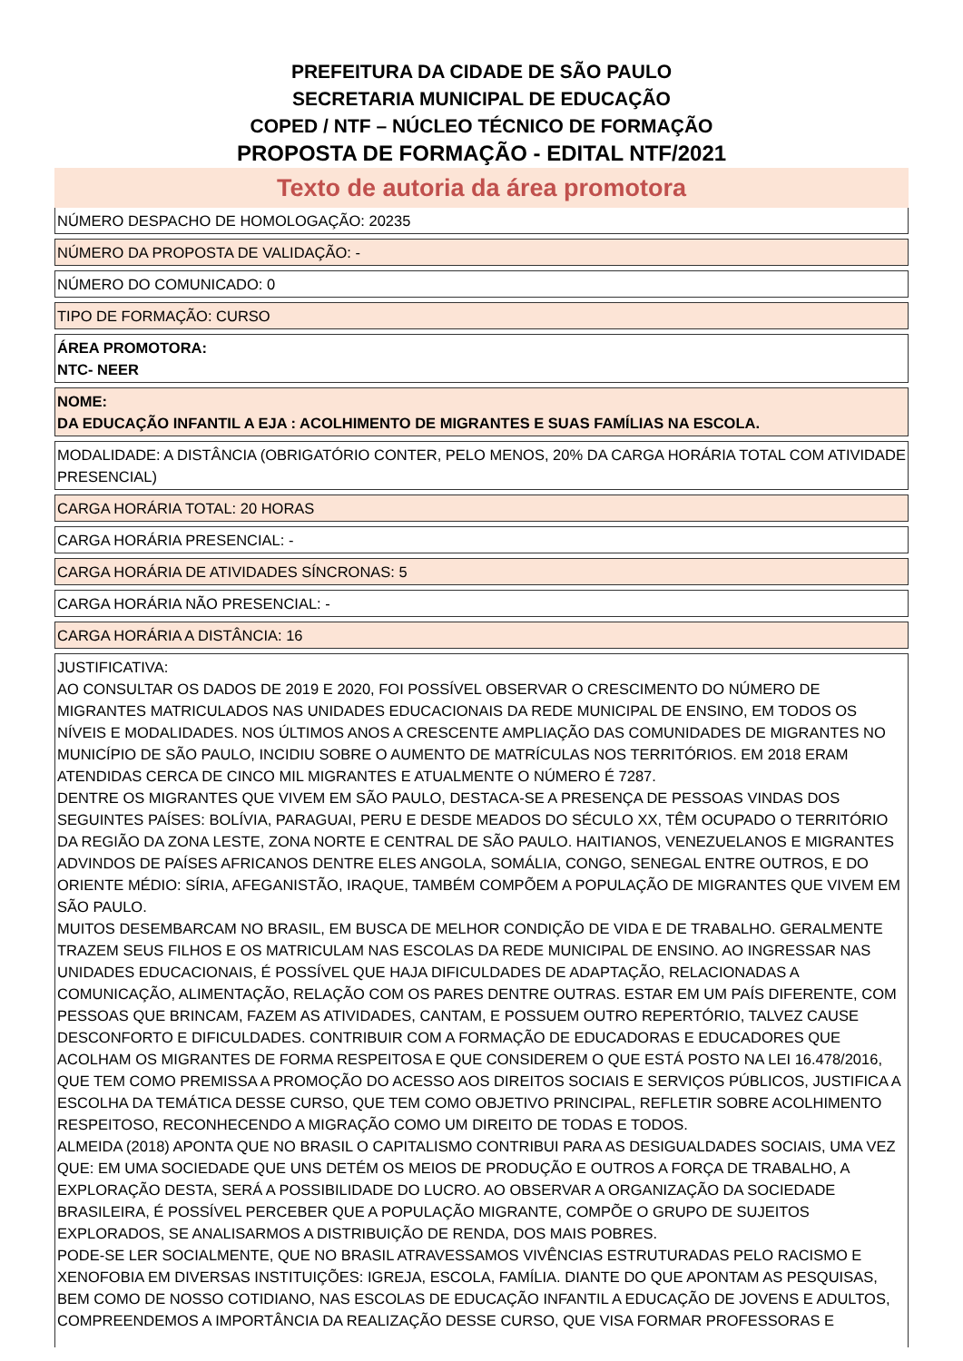PREFEITURA DA CIDADE DE SÃO PAULO
SECRETARIA MUNICIPAL DE EDUCAÇÃO
COPED / NTF – NÚCLEO TÉCNICO DE FORMAÇÃO
PROPOSTA DE FORMAÇÃO - EDITAL NTF/2021
Texto de autoria da área promotora
NÚMERO DESPACHO DE HOMOLOGAÇÃO: 20235
NÚMERO DA PROPOSTA DE VALIDAÇÃO: -
NÚMERO DO COMUNICADO: 0
TIPO DE FORMAÇÃO: CURSO
ÁREA PROMOTORA:
NTC- NEER
NOME:
DA EDUCAÇÃO INFANTIL A EJA : ACOLHIMENTO DE MIGRANTES E SUAS FAMÍLIAS NA ESCOLA.
MODALIDADE: A DISTÂNCIA (OBRIGATÓRIO CONTER, PELO MENOS, 20% DA CARGA HORÁRIA TOTAL COM ATIVIDADE PRESENCIAL)
CARGA HORÁRIA TOTAL: 20 HORAS
CARGA HORÁRIA PRESENCIAL: -
CARGA HORÁRIA DE ATIVIDADES SÍNCRONAS: 5
CARGA HORÁRIA NÃO PRESENCIAL: -
CARGA HORÁRIA A DISTÂNCIA: 16
JUSTIFICATIVA:
AO CONSULTAR OS DADOS DE 2019 E 2020, FOI POSSÍVEL OBSERVAR O CRESCIMENTO DO NÚMERO DE MIGRANTES MATRICULADOS NAS UNIDADES EDUCACIONAIS DA REDE MUNICIPAL DE ENSINO, EM TODOS OS NÍVEIS E MODALIDADES. NOS ÚLTIMOS ANOS A CRESCENTE AMPLIAÇÃO DAS COMUNIDADES DE MIGRANTES NO MUNICÍPIO DE SÃO PAULO, INCIDIU SOBRE O AUMENTO DE MATRÍCULAS NOS TERRITÓRIOS. EM 2018 ERAM ATENDIDAS CERCA DE CINCO MIL MIGRANTES E ATUALMENTE O NÚMERO É 7287.
DENTRE OS MIGRANTES QUE VIVEM EM SÃO PAULO, DESTACA-SE A PRESENÇA DE PESSOAS VINDAS DOS SEGUINTES PAÍSES: BOLÍVIA, PARAGUAI, PERU E DESDE MEADOS DO SÉCULO XX, TÊM OCUPADO O TERRITÓRIO DA REGIÃO DA ZONA LESTE, ZONA NORTE E CENTRAL DE SÃO PAULO. HAITIANOS, VENEZUELANOS E MIGRANTES ADVINDOS DE PAÍSES AFRICANOS DENTRE ELES ANGOLA, SOMÁLIA, CONGO, SENEGAL ENTRE OUTROS, E DO ORIENTE MÉDIO: SÍRIA, AFEGANISTÃO, IRAQUE, TAMBÉM COMPÕEM A POPULAÇÃO DE MIGRANTES QUE VIVEM EM SÃO PAULO.
MUITOS DESEMBARCAM NO BRASIL, EM BUSCA DE MELHOR CONDIÇÃO DE VIDA E DE TRABALHO. GERALMENTE TRAZEM SEUS FILHOS E OS MATRICULAM NAS ESCOLAS DA REDE MUNICIPAL DE ENSINO. AO INGRESSAR NAS UNIDADES EDUCACIONAIS, É POSSÍVEL QUE HAJA DIFICULDADES DE ADAPTAÇÃO, RELACIONADAS A COMUNICAÇÃO, ALIMENTAÇÃO, RELAÇÃO COM OS PARES DENTRE OUTRAS. ESTAR EM UM PAÍS DIFERENTE, COM PESSOAS QUE BRINCAM, FAZEM AS ATIVIDADES, CANTAM, E POSSUEM OUTRO REPERTÓRIO, TALVEZ CAUSE DESCONFORTO E DIFICULDADES. CONTRIBUIR COM A FORMAÇÃO DE EDUCADORAS E EDUCADORES QUE ACOLHAM OS MIGRANTES DE FORMA RESPEITOSA E QUE CONSIDEREM O QUE ESTÁ POSTO NA LEI 16.478/2016, QUE TEM COMO PREMISSA A PROMOÇÃO DO ACESSO AOS DIREITOS SOCIAIS E SERVIÇOS PÚBLICOS, JUSTIFICA A ESCOLHA DA TEMÁTICA DESSE CURSO, QUE TEM COMO OBJETIVO PRINCIPAL, REFLETIR SOBRE ACOLHIMENTO RESPEITOSO, RECONHECENDO A MIGRAÇÃO COMO UM DIREITO DE TODAS E TODOS.
ALMEIDA (2018) APONTA QUE NO BRASIL O CAPITALISMO CONTRIBUI PARA AS DESIGUALDADES SOCIAIS, UMA VEZ QUE: EM UMA SOCIEDADE QUE UNS DETÉM OS MEIOS DE PRODUÇÃO E OUTROS A FORÇA DE TRABALHO, A EXPLORAÇÃO DESTA, SERÁ A POSSIBILIDADE DO LUCRO. AO OBSERVAR A ORGANIZAÇÃO DA SOCIEDADE BRASILEIRA, É POSSÍVEL PERCEBER QUE A POPULAÇÃO MIGRANTE, COMPÕE O GRUPO DE SUJEITOS EXPLORADOS, SE ANALISARMOS A DISTRIBUIÇÃO DE RENDA, DOS MAIS POBRES.
PODE-SE LER SOCIALMENTE, QUE NO BRASIL ATRAVESSAMOS VIVÊNCIAS ESTRUTURADAS PELO RACISMO E XENOFOBIA EM DIVERSAS INSTITUIÇÕES: IGREJA, ESCOLA, FAMÍLIA. DIANTE DO QUE APONTAM AS PESQUISAS, BEM COMO DE NOSSO COTIDIANO, NAS ESCOLAS DE EDUCAÇÃO INFANTIL A EDUCAÇÃO DE JOVENS E ADULTOS, COMPREENDEMOS A IMPORTÂNCIA DA REALIZAÇÃO DESSE CURSO, QUE VISA FORMAR PROFESSORAS E